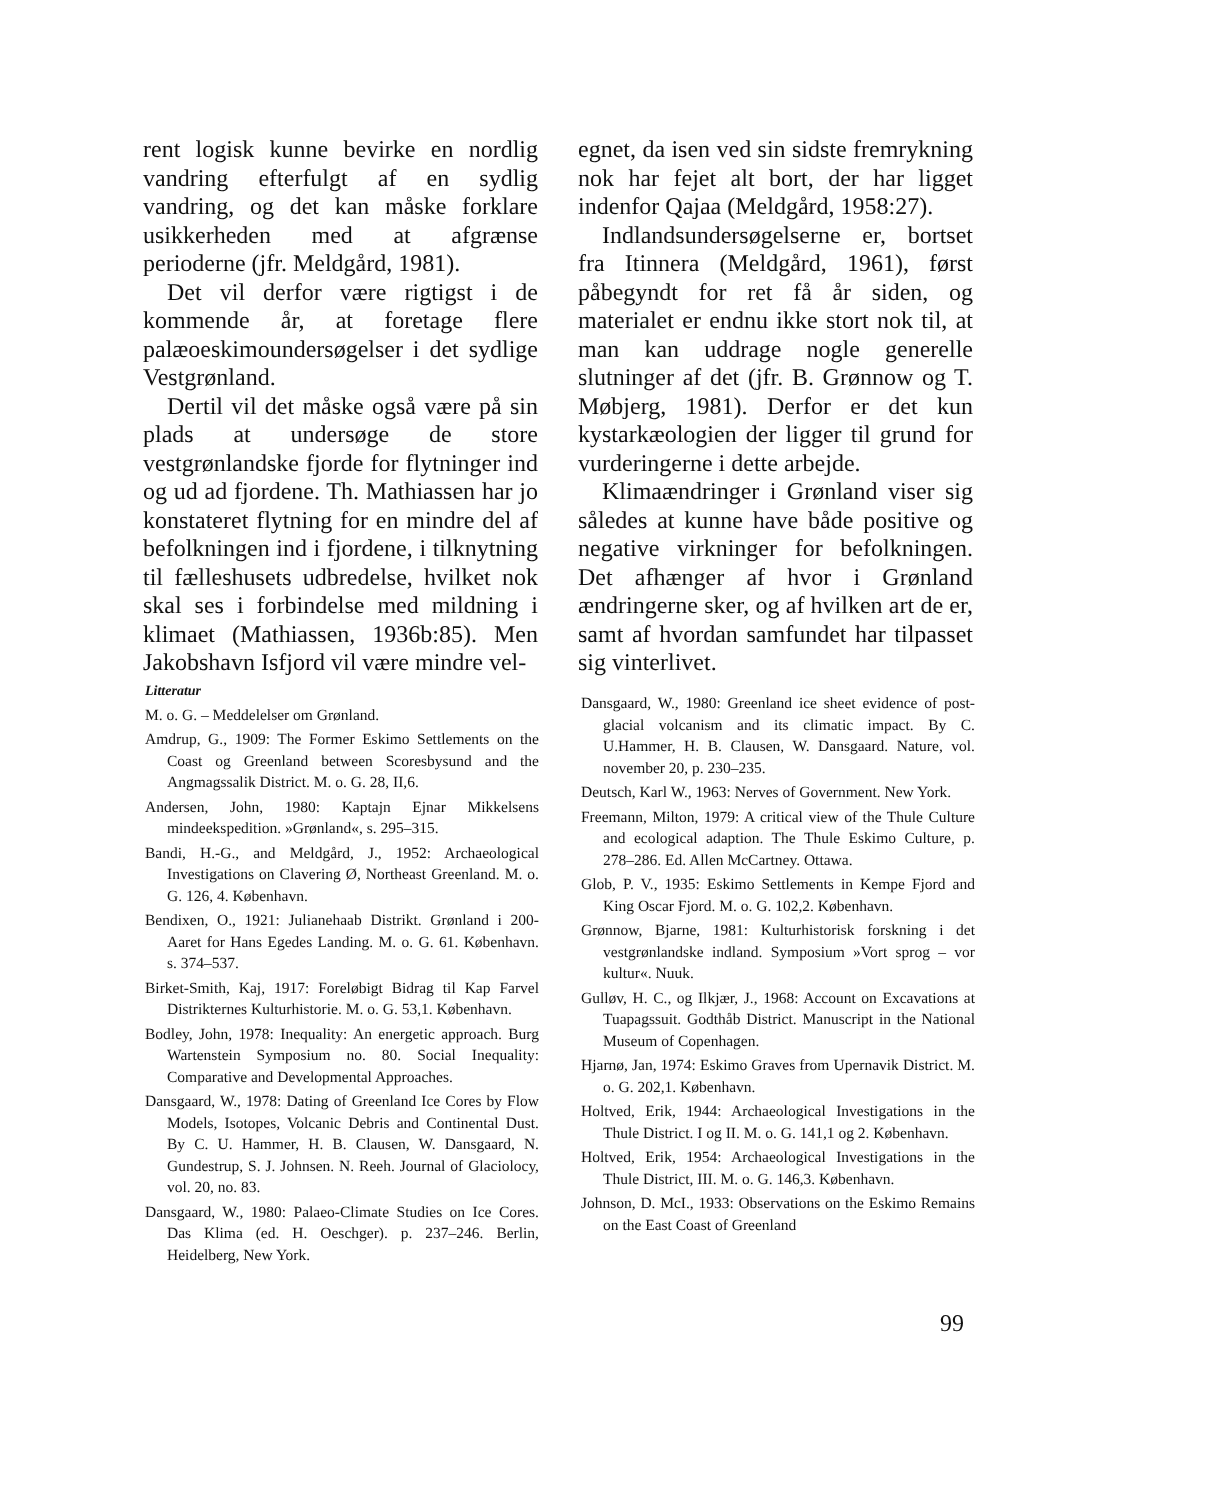rent logisk kunne bevirke en nordlig vandring efterfulgt af en sydlig vandring, og det kan måske forklare usikkerheden med at afgrænse perioderne (jfr. Meldgård, 1981).
Det vil derfor være rigtigst i de kommende år, at foretage flere palæoeskimoundersøgelser i det sydlige Vestgrønland.
Dertil vil det måske også være på sin plads at undersøge de store vestgrønlandske fjorde for flytninger ind og ud ad fjordene. Th. Mathiassen har jo konstateret flytning for en mindre del af befolkningen ind i fjordene, i tilknytning til fælleshusets udbredelse, hvilket nok skal ses i forbindelse med mildning i klimaet (Mathiassen, 1936b:85). Men Jakobshavn Isfjord vil være mindre vel-
egnet, da isen ved sin sidste fremrykning nok har fejet alt bort, der har ligget indenfor Qajaa (Meldgård, 1958:27).
Indlandsundersøgelserne er, bortset fra Itinnera (Meldgård, 1961), først påbegyndt for ret få år siden, og materialet er endnu ikke stort nok til, at man kan uddrage nogle generelle slutninger af det (jfr. B. Grønnow og T. Møbjerg, 1981). Derfor er det kun kystarkæologien der ligger til grund for vurderingerne i dette arbejde.
Klimaændringer i Grønland viser sig således at kunne have både positive og negative virkninger for befolkningen. Det afhænger af hvor i Grønland ændringerne sker, og af hvilken art de er, samt af hvordan samfundet har tilpasset sig vinterlivet.
Litteratur
M. o. G. – Meddelelser om Grønland.
Amdrup, G., 1909: The Former Eskimo Settlements on the Coast og Greenland between Scoresbysund and the Angmagssalik District. M. o. G. 28, II,6.
Andersen, John, 1980: Kaptajn Ejnar Mikkelsens mindeekspedition. »Grønland«, s. 295–315.
Bandi, H.-G., and Meldgård, J., 1952: Archaeological Investigations on Clavering Ø, Northeast Greenland. M. o. G. 126, 4. København.
Bendixen, O., 1921: Julianehaab Distrikt. Grønland i 200-Aaret for Hans Egedes Landing. M. o. G. 61. København. s. 374–537.
Birket-Smith, Kaj, 1917: Foreløbigt Bidrag til Kap Farvel Distrikternes Kulturhistorie. M. o. G. 53,1. København.
Bodley, John, 1978: Inequality: An energetic approach. Burg Wartenstein Symposium no. 80. Social Inequality: Comparative and Developmental Approaches.
Dansgaard, W., 1978: Dating of Greenland Ice Cores by Flow Models, Isotopes, Volcanic Debris and Continental Dust. By C. U. Hammer, H. B. Clausen, W. Dansgaard, N. Gundestrup, S. J. Johnsen. N. Reeh. Journal of Glaciolocy, vol. 20, no. 83.
Dansgaard, W., 1980: Palaeo-Climate Studies on Ice Cores. Das Klima (ed. H. Oeschger). p. 237–246. Berlin, Heidelberg, New York.
Dansgaard, W., 1980: Greenland ice sheet evidence of post-glacial volcanism and its climatic impact. By C. U.Hammer, H. B. Clausen, W. Dansgaard. Nature, vol. november 20, p. 230–235.
Deutsch, Karl W., 1963: Nerves of Government. New York.
Freemann, Milton, 1979: A critical view of the Thule Culture and ecological adaption. The Thule Eskimo Culture, p. 278–286. Ed. Allen McCartney. Ottawa.
Glob, P. V., 1935: Eskimo Settlements in Kempe Fjord and King Oscar Fjord. M. o. G. 102,2. København.
Grønnow, Bjarne, 1981: Kulturhistorisk forskning i det vestgrønlandske indland. Symposium »Vort sprog – vor kultur«. Nuuk.
Gulløv, H. C., og Ilkjær, J., 1968: Account on Excavations at Tuapagssuit. Godthåb District. Manuscript in the National Museum of Copenhagen.
Hjarnø, Jan, 1974: Eskimo Graves from Upernavik District. M. o. G. 202,1. København.
Holtved, Erik, 1944: Archaeological Investigations in the Thule District. I og II. M. o. G. 141,1 og 2. København.
Holtved, Erik, 1954: Archaeological Investigations in the Thule District, III. M. o. G. 146,3. København.
Johnson, D. McI., 1933: Observations on the Eskimo Remains on the East Coast of Greenland
99